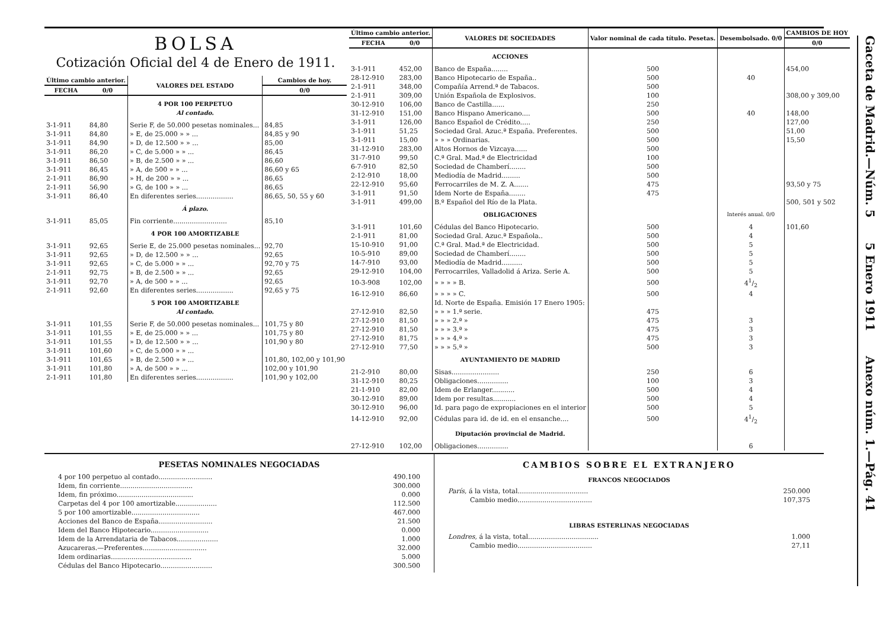BOLSA
Cotización Oficial del 4 de Enero de 1911.
| Último cambio anterior. | | VALORES DEL ESTADO | Cambios de hoy. |
| --- | --- | --- | --- |
| FECHA | 0/0 | | 0/0 |
| | | 4 POR 100 PERPETUO Al contado. | |
| 3-1-911 | 84,80 | Serie F, de 50.000 pesetas nominales... | 84,85 |
| 3-1-911 | 84,80 | » E, de 25.000 » » ... | 84,85 y 90 |
| 3-1-911 | 84,90 | » D, de 12.500 » » ... | 85,00 |
| 3-1-911 | 86,20 | » C, de 5.000 » » ... | 86,45 |
| 3-1-911 | 86,50 | » B, de 2.500 » » ... | 86,60 |
| 3-1-911 | 86,45 | » A, de 500 » » ... | 86,60 y 65 |
| 2-1-911 | 86,90 | » H, de 200 » » ... | 86,65 |
| 2-1-911 | 56,90 | » G, de 100 » » ... | 86,65 |
| 3-1-911 | 86,40 | En diferentes series.................. | 86,65, 50, 55 y 60 |
| | | Á plazo. | |
| 3-1-911 | 85,05 | Fin corriente.......................... | 85,10 |
| | | 4 POR 100 AMORTIZABLE | |
| 3-1-911 | 92,65 | Serie E, de 25.000 pesetas nominales... | 92,70 |
| 3-1-911 | 92,65 | » D, de 12.500 » » ... | 92,65 |
| 3-1-911 | 92,65 | » C, de 5.000 » » ... | 92,70 y 75 |
| 2-1-911 | 92,75 | » B, de 2.500 » » ... | 92,65 |
| 3-1-911 | 92,70 | » A, de 500 » » ... | 92,65 |
| 2-1-911 | 92,60 | En diferentes series.................. | 92,65 y 75 |
| | | 5 POR 100 AMORTIZABLE Al contado. | |
| 3-1-911 | 101,55 | Serie F, de 50.000 pesetas nominales... | 101,75 y 80 |
| 3-1-911 | 101,55 | » E, de 25.000 » » ... | 101,75 y 80 |
| 3-1-911 | 101,55 | » D, de 12.500 » » ... | 101,90 y 80 |
| 3-1-911 | 101,60 | » C, de 5.000 » » ... | |
| 3-1-911 | 101,65 | » B, de 2.500 » » ... | 101,80, 102,00 y 101,90 |
| 3-1-911 | 101,80 | » A, de 500 » » ... | 102,00 y 101,90 |
| 2-1-911 | 101,80 | En diferentes series.................. | 101,90 y 102,00 |
| Último cambio anterior. | | VALORES DE SOCIEDADES | Valor nominal de cada título. Pesetas. | Desembolsado. 0/0 | CAMBIOS DE HOY |
| --- | --- | --- | --- | --- | --- |
| FECHA | 0/0 | | | | 0/0 |
| | | ACCIONES | | | |
| 3-1-911 | 452,00 | Banco de España........ | 500 | | 454,00 |
| 28-12-910 | 283,00 | Banco Hipotecario de España.. | 500 | 40 | |
| 2-1-911 | 348,00 | Compañía Arrend.ª de Tabacos. | 500 | | |
| 2-1-911 | 309,00 | Unión Española de Explosivos. | 100 | | 308,00 y 309,00 |
| 30-12-910 | 106,00 | Banco de Castilla...... | 250 | | |
| 31-12-910 | 151,00 | Banco Hispano Americano.... | 500 | 40 | 148,00 |
| 3-1-911 | 126,00 | Banco Español de Crédito..... | 250 | | 127,00 |
| 3-1-911 | 51,25 | Sociedad Gral. Azuc.ª España. Preferentes. | 500 | | 51,00 |
| 3-1-911 | 15,00 | » » » Ordinarias. | 500 | | 15,50 |
| 31-12-910 | 283,00 | Altos Hornos de Vizcaya...... | 500 | | |
| 31-7-910 | 99,50 | C.ª Gral. Mad.ª de Electricidad | 100 | | |
| 6-7-910 | 82,50 | Sociedad de Chamberí........ | 500 | | |
| 2-12-910 | 18,00 | Mediodía de Madrid......... | 500 | | |
| 22-12-910 | 95,60 | Ferrocarriles de M. Z. A....... | 475 | | 93,50 y 75 |
| 3-1-911 | 91,50 | Idem Norte de España........ | 475 | | |
| 3-1-911 | 499,00 | B.º Español del Río de la Plata. | | | 500, 501 y 502 |
| | | OBLIGACIONES | | Interés anual. 0/0 | |
| 3-1-911 | 101,60 | Cédulas del Banco Hipotecario. | 500 | 4 | 101,60 |
| 2-1-911 | 81,00 | Sociedad Gral. Azuc.ª Española.. | 500 | 4 | |
| 15-10-910 | 91,00 | C.ª Gral. Mad.ª de Electricidad. | 500 | 5 | |
| 10-5-910 | 89,00 | Sociedad de Chamberí........ | 500 | 5 | |
| 14-7-910 | 93,00 | Mediodía de Madrid.......... | 500 | 5 | |
| 29-12-910 | 104,00 | Ferrocarriles, Valladolid á Ariza. Serie A. | 500 | 5 | |
| 10-3-908 | 102,00 | » » » » B. | 500 | 41/2 | |
| 16-12-910 | 86,60 | » » » » C. | 500 | 4 | |
| | | Id. Norte de España. Emisión 17 Enero 1905: | | | |
| 27-12-910 | 82,50 | » » » 1.ª serie. | 475 | | |
| 27-12-910 | 81,50 | » » » 2.ª » | 475 | 3 | |
| 27-12-910 | 81,50 | » » » 3.ª » | 475 | 3 | |
| 27-12-910 | 81,75 | » » » 4.ª » | 475 | 3 | |
| 27-12-910 | 77,50 | » » » 5.ª » | 500 | 3 | |
| | | AYUNTAMIENTO DE MADRID | | | |
| 21-2-910 | 80,00 | Sisas....................... | 250 | 6 | |
| 31-12-910 | 80,25 | Obligaciones............... | 100 | 3 | |
| 21-1-910 | 82,00 | Idem de Erlanger........... | 500 | 4 | |
| 30-12-910 | 89,00 | Idem por resultas........... | 500 | 4 | |
| 30-12-910 | 96,00 | Id. para pago de expropiaciones en el interior | 500 | 5 | |
| 14-12-910 | 92,00 | Cédulas para id. de id. en el ensanche.... | 500 | 41/2 | |
| | | Diputación provincial de Madrid. | | | |
| 27-12-910 | 102,00 | Obligaciones............... | | 6 | |
PESETAS NOMINALES NEGOCIADAS
| 4 por 100 perpetuo al contado.......................... | 490.100 |
| Idem, fin corriente................................... | 300.000 |
| Idem, fin próximo..................................... | 0.000 |
| Carpetas del 4 por 100 amortizable.................... | 112.500 |
| 5 por 100 amortizable................................. | 467.000 |
| Acciones del Banco de España.......................... | 21.500 |
| Idem del Banco Hipotecario............................ | 0.000 |
| Idem de la Arrendataria de Tabacos.................... | 1.000 |
| Azucareras.—Preferentes............................... | 32.000 |
| Idem ordinarias....................................... | 5.000 |
| Cédulas del Banco Hipotecario......................... | 300.500 |
CAMBIOS SOBRE EL EXTRANJERO
FRANCOS NEGOCIADOS
| París , á la vista, total.................................. | 250.000 |
| Cambio medio.................................... | 107,375 |
LIBRAS ESTERLINAS NEGOCIADAS
| Londres , á la vista, total.................................. | 1.000 |
| Cambio medio.................................... | 27,11 |
Gaceta de Madrid.—Núm. 5 5 Enero 1911 Anexo núm. 1.—Pág. 41